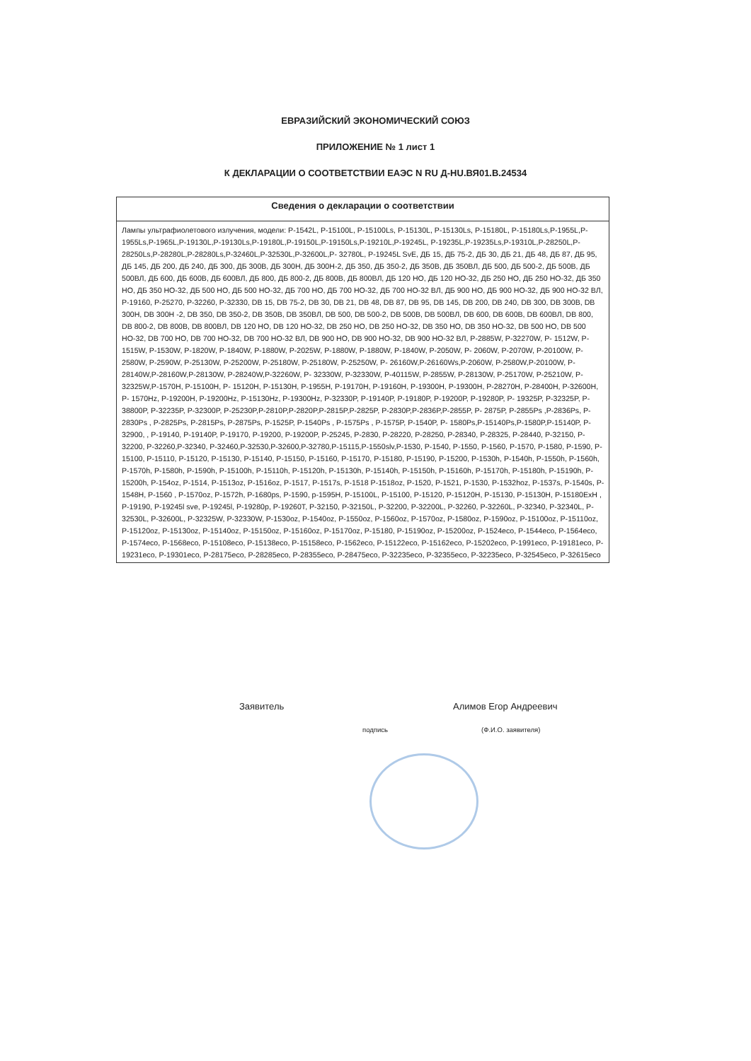ЕВРАЗИЙСКИЙ ЭКОНОМИЧЕСКИЙ СОЮЗ
ПРИЛОЖЕНИЕ № 1 лист 1
К ДЕКЛАРАЦИИ О СООТВЕТСТВИИ ЕАЭС N RU Д-HU.ВЯ01.В.24534
| Сведения о декларации о соответствии |
| --- |
| Лампы ультрафиолетового излучения, модели: P-1542L, P-15100L, P-15100Ls, P-15130L, P-15130Ls, P-15180L, P-15180Ls,P-1955L,P-1955Ls,P-1965L,P-19130L,P-19130Ls,P-19180L,P-19150L,P-19150Ls,P-19210L,P-19245L, P-19235L,P-19235Ls,P-19310L,P-28250L,P-28250Ls,P-28280L,P-28280Ls,P-32460L,P-32530L,P-32600L,P- 32780L, P-19245L SvE, ДБ 15, ДБ 75-2, ДБ 30, ДБ 21, ДБ 48, ДБ 87, ДБ 95, ДБ 145, ДБ 200, ДБ 240, ДБ 300, ДБ 300В, ДБ 300Н, ДБ 300Н-2, ДБ 350, ДБ 350-2, ДБ 350В, ДБ 350ВЛ, ДБ 500, ДБ 500-2, ДБ 500В, ДБ 500ВЛ, ДБ 600, ДБ 600В, ДБ 600ВЛ, ДБ 800, ДБ 800-2, ДБ 800В, ДБ 800ВЛ, ДБ 120 НО, ДБ 120 НО-32, ДБ 250 НО, ДБ 250 НО-32, ДБ 350 НО, ДБ 350 НО-32, ДБ 500 НО, ДБ 500 НО-32, ДБ 700 НО, ДБ 700 НО-32, ДБ 700 НО-32 ВЛ, ДБ 900 НО, ДБ 900 НО-32, ДБ 900 НО-32 ВЛ, P-19160, P-25270, P-32260, P-32330, DB 15, DB 75-2, DB 30, DB 21, DB 48, DB 87, DB 95, DB 145, DB 200, DB 240, DB 300, DB 300B, DB 300H, DB 300H -2, DB 350, DB 350-2, DB 350B, DB 350ВЛ, DB 500, DB 500-2, DB 500B, DB 500ВЛ, DB 600, DB 600B, DB 600ВЛ, DB 800, DB 800-2, DB 800B, DB 800ВЛ, DB 120 НО, DB 120 НО-32, DB 250 НО, DB 250 НО-32, DB 350 НО, DB 350 НО-32, DB 500 НО, DB 500 НО-32, DB 700 НО, DB 700 НО-32, DB 700 НО-32 ВЛ, DB 900 НО, DB 900 НО-32, DB 900 НО-32 ВЛ, P-2885W, P-32270W, P- 1512W, P-1515W, P-1530W, P-1820W, P-1840W, P-1880W, P-2025W, P-1880W, P-1880W, P-1840W, P-2050W, P- 2060W, P-2070W, P-20100W, P-2580W, P-2590W, P-25130W, P-25200W, P-25180W, P-25180W, P-25250W, P- 26160W,P-26160Ws,P-2060W, P-2580W,P-20100W, P-28140W,P-28160W,P-28130W, P-28240W,P-32260W, P- 32330W, P-32330W, P-40115W, P-2855W, P-28130W, P-25170W, P-25210W, P-32325W,P-1570H, P-15100H, P- 15120H, P-15130H, P-1955H, P-19170H, P-19160H, P-19300H, P-19300H, P-28270H, P-28400H, P-32600H, P- 1570Hz, P-19200H, P-19200Hz, P-15130Hz, P-19300Hz, P-32330P, P-19140P, P-19180P, P-19200P, P-19280P, P- 19325P, P-32325P, P-38800P, P-32235P, P-32300P, P-25230P,P-2810P,P-2820P,P-2815P,P-2825P, P-2830P,P-2836P,P-2855P, P- 2875P, P-2855Ps ,P-2836Ps, P-2830Ps , P-2825Ps, P-2815Ps, P-2875Ps, P-1525P, P-1540Ps , P-1575Ps , P-1575P, P-1540P, P- 1580Ps,P-15140Ps,P-1580P,P-15140P, P-32900, , P-19140, P-19140P, P-19170, P-19200, P-19200P, P-25245, P-2830, P-28220, P-28250, P-28340, P-28325, P-28440, P-32150, P-32200, P-32260,P-32340, P-32460,P-32530,P-32600,P-32780,P-15115,P-1550slv,P-1530, P-1540, P-1550, P-1560, P-1570, P-1580, P-1590, P-15100, P-15110, P-15120, P-15130, P-15140, P-15150, P-15160, P-15170, P-15180, P-15190, P-15200, P-1530h, P-1540h, P-1550h, P-1560h, P-1570h, P-1580h, P-1590h, P-15100h, P-15110h, P-15120h, P-15130h, P-15140h, P-15150h, P-15160h, P-15170h, P-15180h, P-15190h, P-15200h, P-154oz, P-1514, P-1513oz, P-1516oz, P-1517, P-1517s, P-1518 P-1518oz, P-1520, P-1521, P-1530, P-1532hoz, P-1537s, P-1540s, P-1548H, P-1560 , P-1570oz, P-1572h, P-1680ps, P-1590, p-1595H, P-15100L, P-15100, P-15120, P-15120H, P-15130, P-15130H, P-15180ExH , P-19190, P-19245l sve, P-19245l, P-19280p, P-19260T, P-32150, P-32150L, P-32200, P-32200L, P-32260, P-32260L, P-32340, P-32340L, P-32530L, P-32600L, P-32325W, P-32330W, P-1530oz, P-1540oz, P-1550oz, P-1560oz, P-1570oz, P-1580oz, P-1590oz, P-15100oz, P-15110oz, P-15120oz, P-15130oz, P-15140oz, P-15150oz, P-15160oz, P-15170oz, P-15180, P-15190oz, P-15200oz, P-1524eco, P-1544eco, P-1564eco, P-1574eco, P-1568eco, P-15108eco, P-15138eco, P-15158eco, P-1562eco, P-15122eco, P-15162eco, P-15202eco, P-1991eco, P-19181eco, P-19231eco, P-19301eco, P-28175eco, P-28285eco, P-28355eco, P-28475eco, P-32235eco, P-32355eco, P-32235eco, P-32545eco, P-32615eco |
Заявитель Алимов Егор Андреевич
подпись (Ф.И.О. заявителя)